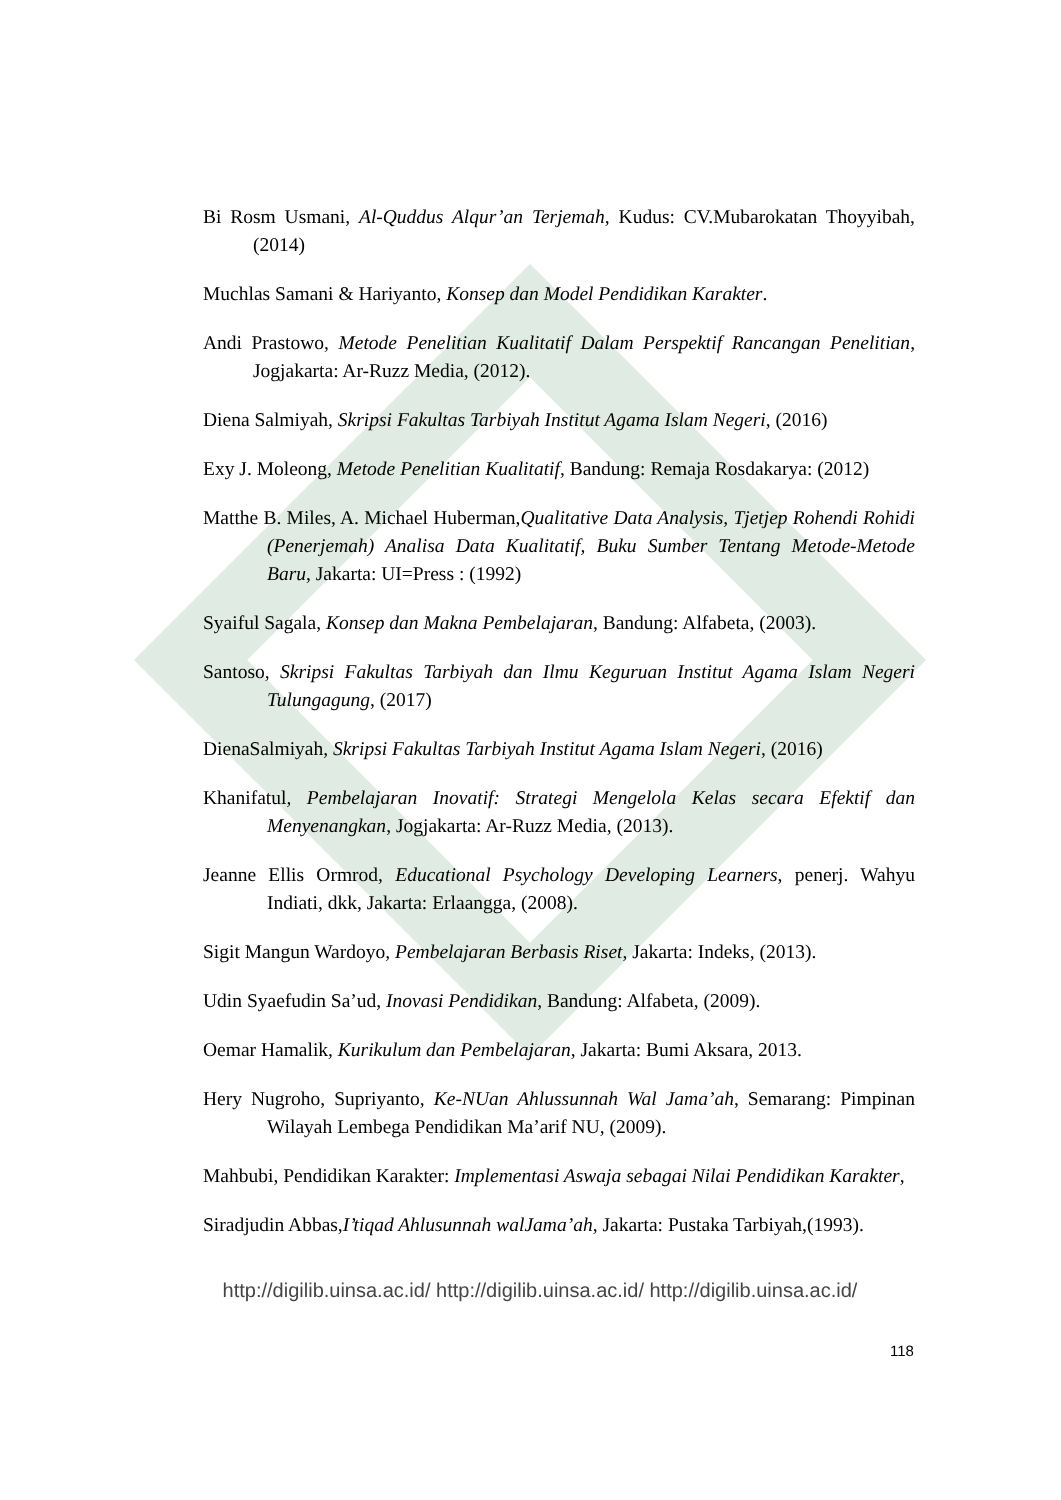Bi Rosm Usmani, Al-Quddus Alqur’an Terjemah, Kudus: CV.Mubarokatan Thoyyibah, (2014)
Muchlas Samani & Hariyanto, Konsep dan Model Pendidikan Karakter.
Andi Prastowo, Metode Penelitian Kualitatif Dalam Perspektif Rancangan Penelitian, Jogjakarta: Ar-Ruzz Media, (2012).
Diena Salmiyah, Skripsi Fakultas Tarbiyah Institut Agama Islam Negeri, (2016)
Exy J. Moleong, Metode Penelitian Kualitatif, Bandung: Remaja Rosdakarya: (2012)
Matthe B. Miles, A. Michael Huberman,Qualitative Data Analysis, Tjetjep Rohendi Rohidi (Penerjemah) Analisa Data Kualitatif, Buku Sumber Tentang Metode-Metode Baru, Jakarta: UI=Press : (1992)
Syaiful Sagala, Konsep dan Makna Pembelajaran, Bandung: Alfabeta, (2003).
Santoso, Skripsi Fakultas Tarbiyah dan Ilmu Keguruan Institut Agama Islam Negeri Tulungagung, (2017)
DienaSalmiyah, Skripsi Fakultas Tarbiyah Institut Agama Islam Negeri, (2016)
Khanifatul, Pembelajaran Inovatif: Strategi Mengelola Kelas secara Efektif dan Menyenangkan, Jogjakarta: Ar-Ruzz Media, (2013).
Jeanne Ellis Ormrod, Educational Psychology Developing Learners, penerj. Wahyu Indiati, dkk, Jakarta: Erlaangga, (2008).
Sigit Mangun Wardoyo, Pembelajaran Berbasis Riset, Jakarta: Indeks, (2013).
Udin Syaefudin Sa’ud, Inovasi Pendidikan, Bandung: Alfabeta, (2009).
Oemar Hamalik, Kurikulum dan Pembelajaran, Jakarta: Bumi Aksara, 2013.
Hery Nugroho, Supriyanto, Ke-NUan Ahlussunnah Wal Jama’ah, Semarang: Pimpinan Wilayah Lembega Pendidikan Ma’arif NU, (2009).
Mahbubi, Pendidikan Karakter: Implementasi Aswaja sebagai Nilai Pendidikan Karakter,
Siradjudin Abbas,I’tiqad Ahlusunnah walJama’ah, Jakarta: Pustaka Tarbiyah,(1993).
http://digilib.uinsa.ac.id/ http://digilib.uinsa.ac.id/ http://digilib.uinsa.ac.id/
118